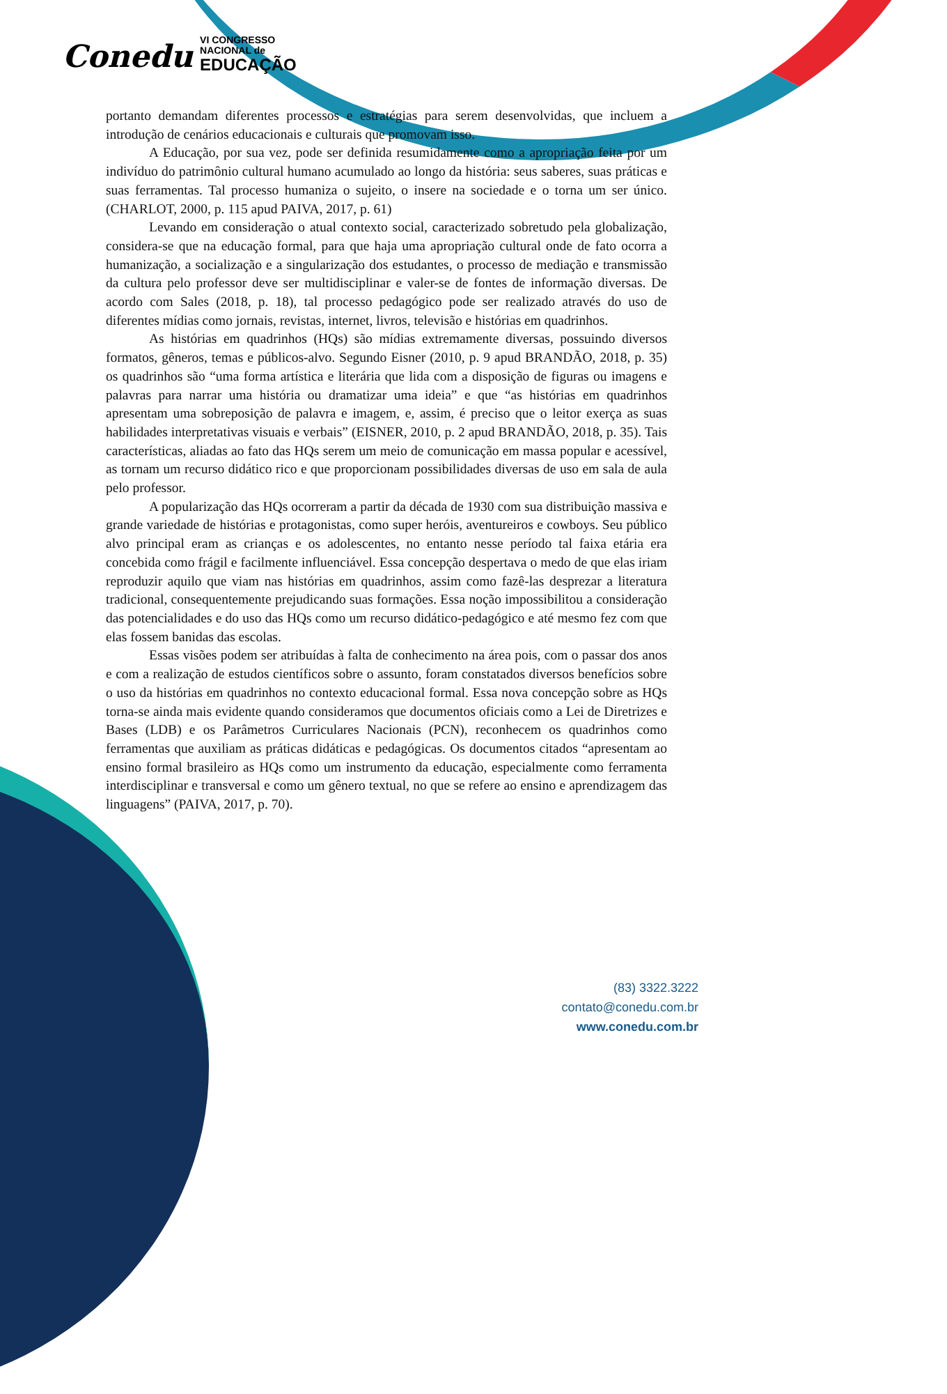Conedu VI CONGRESSO
NACIONAL de
EDUCAÇÃO
portanto demandam diferentes processos e estratégias para serem desenvolvidas, que incluem a introdução de cenários educacionais e culturais que promovam isso.
A Educação, por sua vez, pode ser definida resumidamente como a apropriação feita por um indivíduo do patrimônio cultural humano acumulado ao longo da história: seus saberes, suas práticas e suas ferramentas. Tal processo humaniza o sujeito, o insere na sociedade e o torna um ser único. (CHARLOT, 2000, p. 115 apud PAIVA, 2017, p. 61)
Levando em consideração o atual contexto social, caracterizado sobretudo pela globalização, considera-se que na educação formal, para que haja uma apropriação cultural onde de fato ocorra a humanização, a socialização e a singularização dos estudantes, o processo de mediação e transmissão da cultura pelo professor deve ser multidisciplinar e valer-se de fontes de informação diversas. De acordo com Sales (2018, p. 18), tal processo pedagógico pode ser realizado através do uso de diferentes mídias como jornais, revistas, internet, livros, televisão e histórias em quadrinhos.
As histórias em quadrinhos (HQs) são mídias extremamente diversas, possuindo diversos formatos, gêneros, temas e públicos-alvo. Segundo Eisner (2010, p. 9 apud BRANDÃO, 2018, p. 35) os quadrinhos são “uma forma artística e literária que lida com a disposição de figuras ou imagens e palavras para narrar uma história ou dramatizar uma ideia” e que “as histórias em quadrinhos apresentam uma sobreposição de palavra e imagem, e, assim, é preciso que o leitor exerça as suas habilidades interpretativas visuais e verbais” (EISNER, 2010, p. 2 apud BRANDÃO, 2018, p. 35). Tais características, aliadas ao fato das HQs serem um meio de comunicação em massa popular e acessível, as tornam um recurso didático rico e que proporcionam possibilidades diversas de uso em sala de aula pelo professor.
A popularização das HQs ocorreram a partir da década de 1930 com sua distribuição massiva e grande variedade de histórias e protagonistas, como super heróis, aventureiros e cowboys. Seu público alvo principal eram as crianças e os adolescentes, no entanto nesse período tal faixa etária era concebida como frágil e facilmente influenciável. Essa concepção despertava o medo de que elas iriam reproduzir aquilo que viam nas histórias em quadrinhos, assim como fazê-las desprezar a literatura tradicional, consequentemente prejudicando suas formações. Essa noção impossibilitou a consideração das potencialidades e do uso das HQs como um recurso didático-pedagógico e até mesmo fez com que elas fossem banidas das escolas.
Essas visões podem ser atribuídas à falta de conhecimento na área pois, com o passar dos anos e com a realização de estudos científicos sobre o assunto, foram constatados diversos benefícios sobre o uso da histórias em quadrinhos no contexto educacional formal. Essa nova concepção sobre as HQs torna-se ainda mais evidente quando consideramos que documentos oficiais como a Lei de Diretrizes e Bases (LDB) e os Parâmetros Curriculares Nacionais (PCN), reconhecem os quadrinhos como ferramentas que auxiliam as práticas didáticas e pedagógicas. Os documentos citados “apresentam ao ensino formal brasileiro as HQs como um instrumento da educação, especialmente como ferramenta interdisciplinar e transversal e como um gênero textual, no que se refere ao ensino e aprendizagem das linguagens” (PAIVA, 2017, p. 70).
(83) 3322.3222
contato@conedu.com.br
www.conedu.com.br